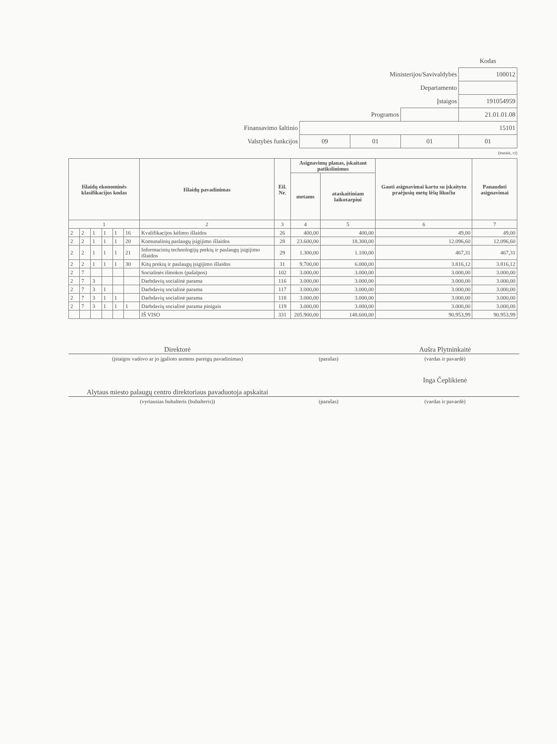| | | | | Kodas |
| Ministerijos/Savivaldybės | | | | 100012 |
| Departamento | | | | |
| Įstaigos | | | | 191054959 |
| Programos | | | | 21.01.01.08 |
| Finansavimo šaltinio | 15101 | | | |
| Valstybės funkcijos | 09 | 01 | 01 | 01 |
(eurais, ct)
| Išlaidų ekonominės klasifikacijos kodas | | | | | | Išlaidų pavadinimas | Eil. Nr. | Asignavimų planas, įskaitant patikslinimus | | Gauti asignavimai kartu su įskaitytu praėjusių metų lėšų likučiu | Panaudoti asignavimai |
| --- | --- | --- | --- | --- | --- | --- | --- | --- | --- | --- | --- |
| | | | | | | | | metams | ataskaitiniam laikotarpiui | | |
| 1 | | | | | | 2 | 3 | 4 | 5 | 6 | 7 |
| 2 | 2 | 1 | 1 | 1 | 16 | Kvalifikacijos kėlimo išlaidos | 26 | 400,00 | 400,00 | 49,00 | 49,00 |
| 2 | 2 | 1 | 1 | 1 | 20 | Komunalinių paslaugų įsigijimo išlaidos | 28 | 23.600,00 | 18.300,00 | 12.096,60 | 12.096,60 |
| 2 | 2 | 1 | 1 | 1 | 21 | Informacinių technologijų prekių ir paslaugų įsigijimo išlaidos | 29 | 1.300,00 | 1.100,00 | 467,31 | 467,31 |
| 2 | 2 | 1 | 1 | 1 | 30 | Kitų prekių ir paslaugų įsigijimo išlaidos | 31 | 9.700,00 | 6.000,00 | 3.816,12 | 3.816,12 |
| 2 | 7 | | | | | Socialinės išmokos (pašalpos) | 102 | 3.000,00 | 3.000,00 | 3.000,00 | 3.000,00 |
| 2 | 7 | 3 | | | | Darbdavių socialinė parama | 116 | 3.000,00 | 3.000,00 | 3.000,00 | 3.000,00 |
| 2 | 7 | 3 | 1 | | | Darbdavių socialinė parama | 117 | 3.000,00 | 3.000,00 | 3.000,00 | 3.000,00 |
| 2 | 7 | 3 | 1 | 1 | | Darbdavių socialinė parama | 118 | 3.000,00 | 3.000,00 | 3.000,00 | 3.000,00 |
| 2 | 7 | 3 | 1 | 1 | 1 | Darbdavių socialinė parama pinigais | 119 | 3.000,00 | 3.000,00 | 3.000,00 | 3.000,00 |
| | | | | | | IŠ VISO | 331 | 205.900,00 | 148.600,00 | 90.953,99 | 90.953,99 |
| Direktorė | | Aušra Plytninkaitė |
| (įstaigos vadovo ar jo įgalioto asmens pareigų pavadinimas) | (parašas) | (vardas ir pavardė) |
| Alytaus miesto palaugų centro direktoriaus pavaduotoja apskaitai | | Inga Čeplikienė |
| (vyriausias buhalteris (buhalteris)) | (parašas) | (vardas ir pavardė) |